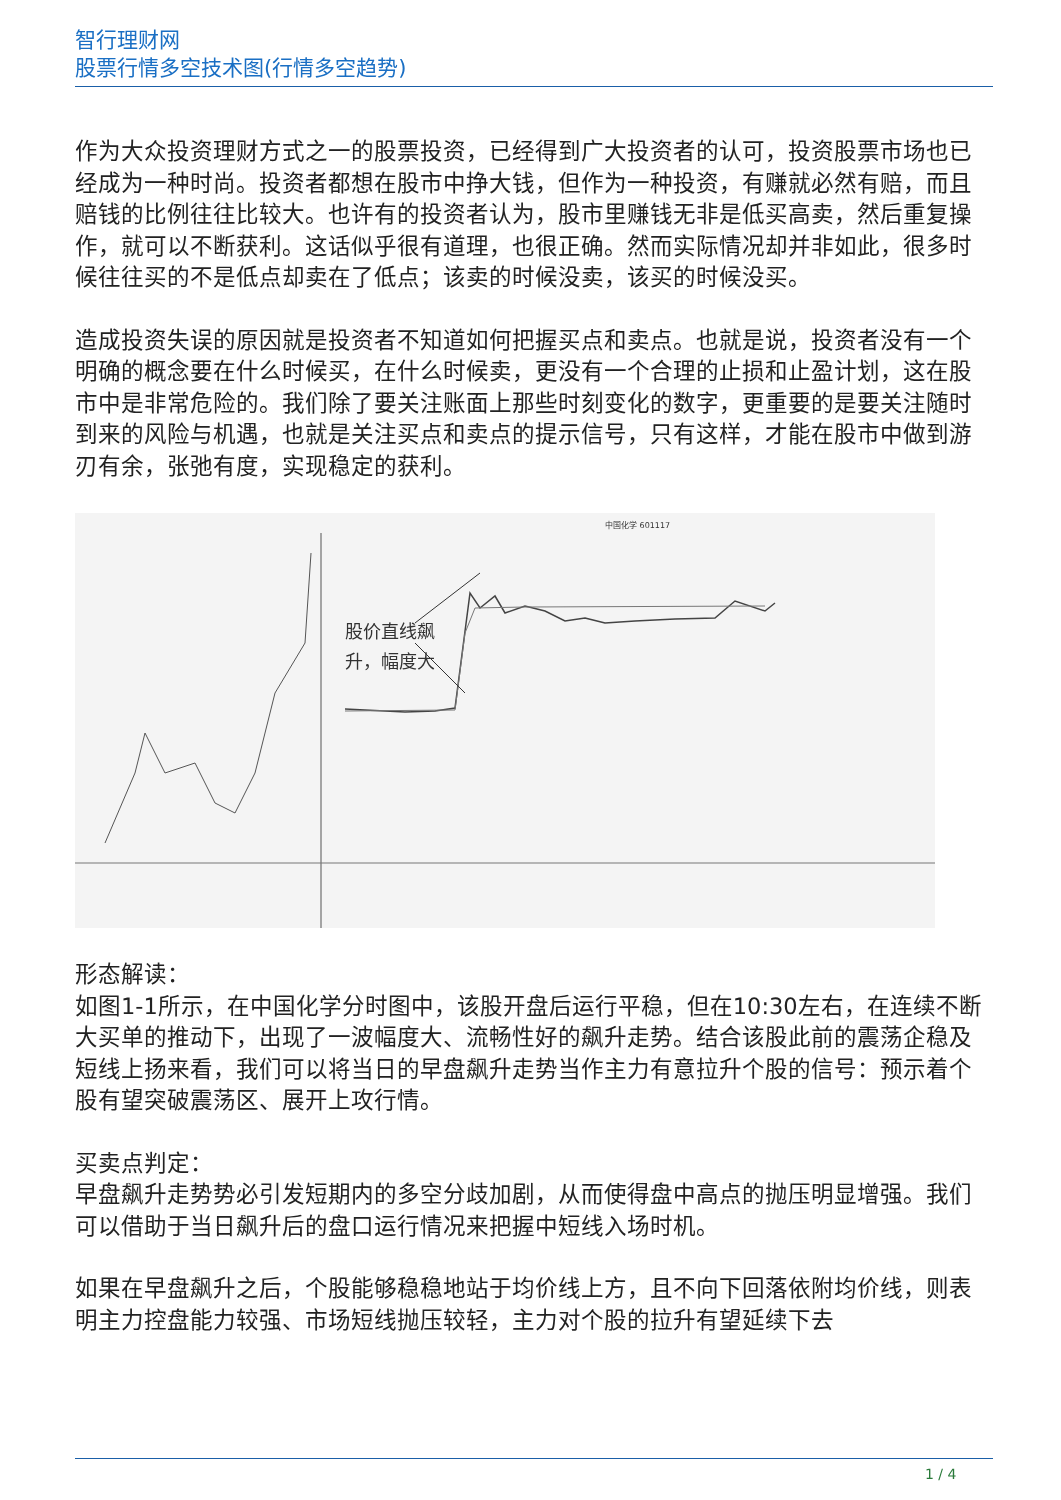智行理财网
股票行情多空技术图(行情多空趋势)
作为大众投资理财方式之一的股票投资，已经得到广大投资者的认可，投资股票市场也已经成为一种时尚。投资者都想在股市中挣大钱，但作为一种投资，有赚就必然有赔，而且赔钱的比例往往比较大。也许有的投资者认为，股市里赚钱无非是低买高卖，然后重复操作，就可以不断获利。这话似乎很有道理，也很正确。然而实际情况却并非如此，很多时候往往买的不是低点却卖在了低点；该卖的时候没卖，该买的时候没买。
造成投资失误的原因就是投资者不知道如何把握买点和卖点。也就是说，投资者没有一个明确的概念要在什么时候买，在什么时候卖，更没有一个合理的止损和止盈计划，这在股市中是非常危险的。我们除了要关注账面上那些时刻变化的数字，更重要的是要关注随时到来的风险与机遇，也就是关注买点和卖点的提示信号，只有这样，才能在股市中做到游刃有余，张弛有度，实现稳定的获利。
股价直线飙
升，幅度大
中国化学 601117
形态解读：
如图1-1所示，在中国化学分时图中，该股开盘后运行平稳，但在10:30左右，在连续不断大买单的推动下，出现了一波幅度大、流畅性好的飙升走势。结合该股此前的震荡企稳及短线上扬来看，我们可以将当日的早盘飙升走势当作主力有意拉升个股的信号：预示着个股有望突破震荡区、展开上攻行情。
买卖点判定：
早盘飙升走势势必引发短期内的多空分歧加剧，从而使得盘中高点的抛压明显增强。我们可以借助于当日飙升后的盘口运行情况来把握中短线入场时机。
如果在早盘飙升之后，个股能够稳稳地站于均价线上方，且不向下回落依附均价线，则表明主力控盘能力较强、市场短线抛压较轻，主力对个股的拉升有望延续下去
1 / 4